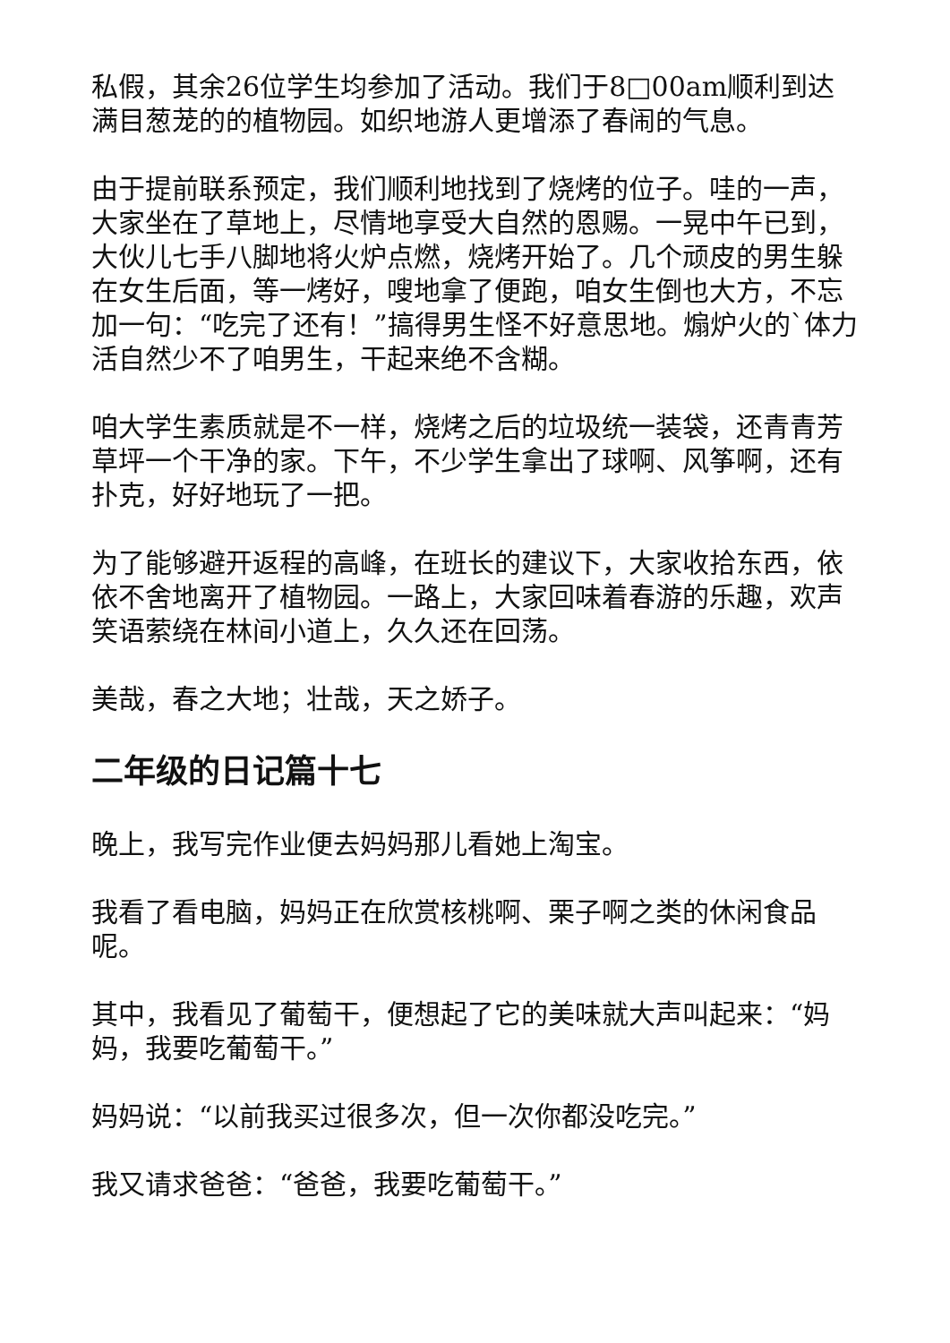私假，其余26位学生均参加了活动。我们于8□00am顺利到达满目葱茏的的植物园。如织地游人更增添了春闹的气息。
由于提前联系预定，我们顺利地找到了烧烤的位子。哇的一声，大家坐在了草地上，尽情地享受大自然的恩赐。一晃中午已到，大伙儿七手八脚地将火炉点燃，烧烤开始了。几个顽皮的男生躲在女生后面，等一烤好，嗖地拿了便跑，咱女生倒也大方，不忘加一句：“吃完了还有！”搞得男生怪不好意思地。煽炉火的`体力活自然少不了咱男生，干起来绝不含糊。
咱大学生素质就是不一样，烧烤之后的垃圾统一装袋，还青青芳草坪一个干净的家。下午，不少学生拿出了球啊、风筝啊，还有扑克，好好地玩了一把。
为了能够避开返程的高峰，在班长的建议下，大家收拾东西，依依不舍地离开了植物园。一路上，大家回味着春游的乐趣，欢声笑语萦绕在林间小道上，久久还在回荡。
美哉，春之大地；壮哉，天之娇子。
二年级的日记篇十七
晚上，我写完作业便去妈妈那儿看她上淘宝。
我看了看电脑，妈妈正在欣赏核桃啊、栗子啊之类的休闲食品呢。
其中，我看见了葡萄干，便想起了它的美味就大声叫起来：“妈妈，我要吃葡萄干。”
妈妈说：“以前我买过很多次，但一次你都没吃完。”
我又请求爸爸：“爸爸，我要吃葡萄干。”